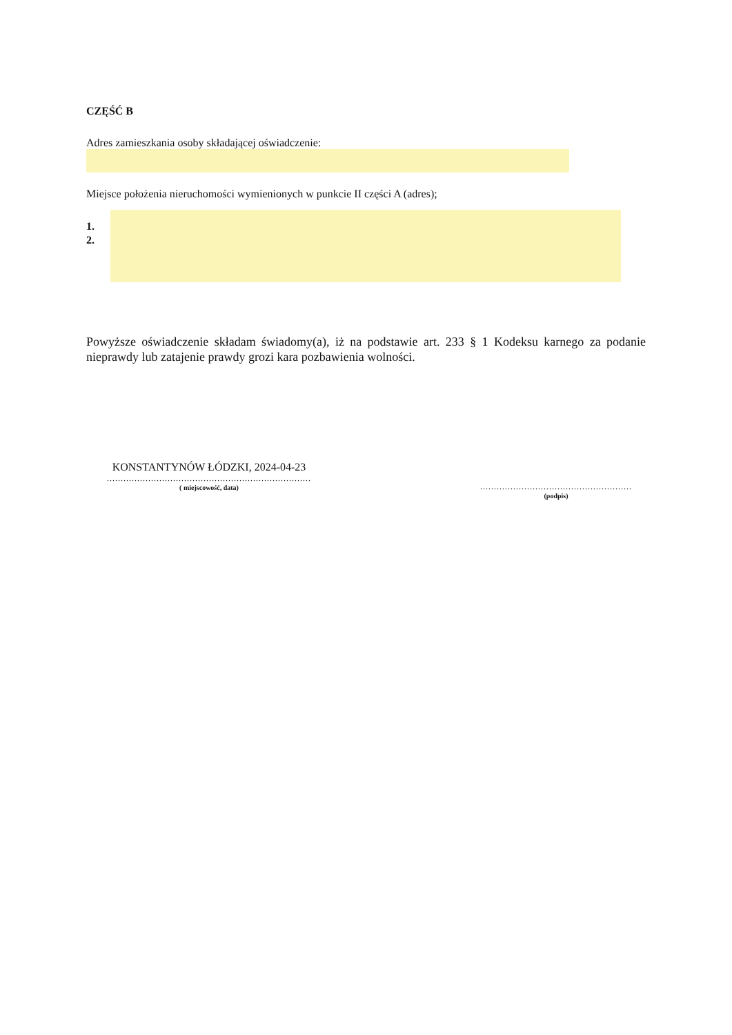CZĘŚĆ B
Adres zamieszkania osoby składającej oświadczenie:
Miejsce położenia nieruchomości wymienionych w punkcie II części A (adres);
1.
2.
Powyższe oświadczenie składam świadomy(a), iż na podstawie art. 233 § 1 Kodeksu karnego za podanie nieprawdy lub zatajenie prawdy grozi kara pozbawienia wolności.
KONSTANTYNÓW ŁÓDZKI, 2024-04-23
..........................................................................
( miejscowość, data)
.......................................................
(podpis)